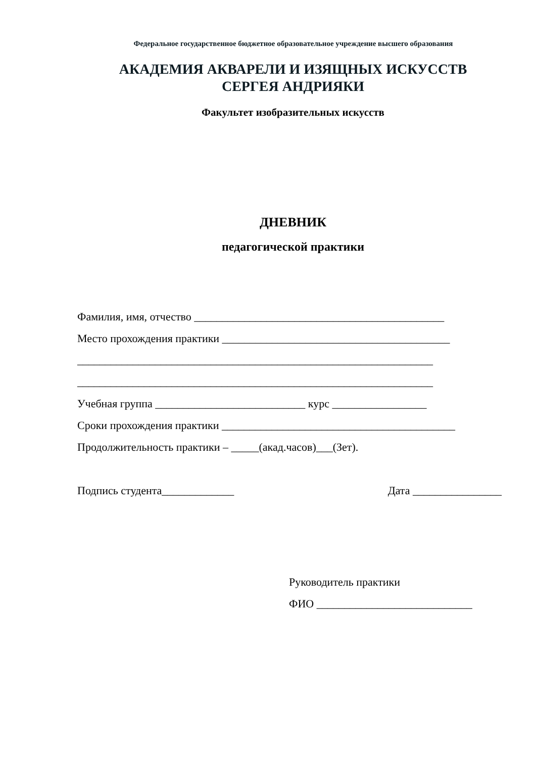Федеральное государственное бюджетное образовательное учреждение высшего образования
АКАДЕМИЯ АКВАРЕЛИ И ИЗЯЩНЫХ ИСКУССТВ
СЕРГЕЯ АНДРИЯКИ
Факультет изобразительных искусств
ДНЕВНИК
педагогической практики
Фамилия, имя, отчество _____________________________________________
Место прохождения практики _________________________________________
________________________________________________________________
________________________________________________________________
Учебная группа ___________________________ курс _________________
Сроки прохождения практики __________________________________________
Продолжительность практики – _____(акад.часов)___(Зет).
Подпись студента_____________ Дата ________________
Руководитель практики
ФИО ____________________________